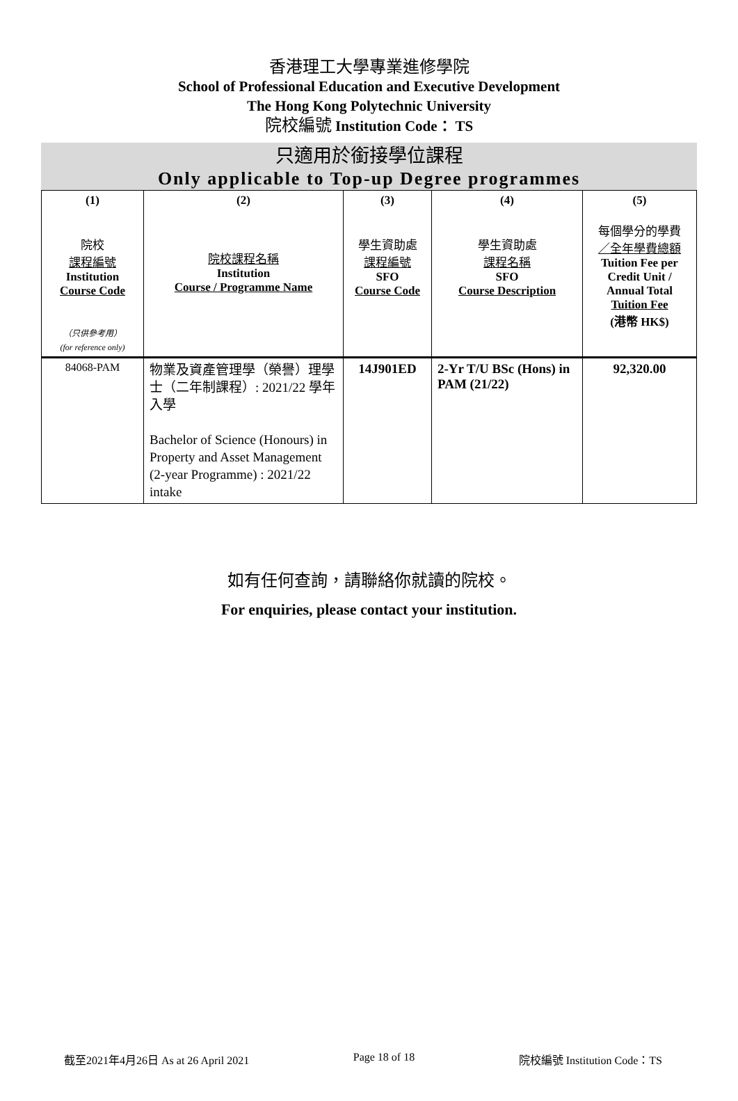香港理工大學專業進修學院
School of Professional Education and Executive Development
The Hong Kong Polytechnic University
院校編號 Institution Code： TS
只適用於銜接學位課程
Only applicable to Top-up Degree programmes
| (1) 院校 課程編號 Institution Course Code （只供參考用） (for reference only) | (2) 院校課程名稱 Institution Course / Programme Name | (3) 學生資助處 課程編號 SFO Course Code | (4) 學生資助處 課程名稱 SFO Course Description | (5) 每個學分的學費 ／全年學費總額 Tuition Fee per Credit Unit / Annual Total Tuition Fee (港幣 HK$) |
| --- | --- | --- | --- | --- |
| 84068-PAM | 物業及資產管理學（榮譽）理學士（二年制課程）: 2021/22 學年入學 Bachelor of Science (Honours) in Property and Asset Management (2-year Programme) : 2021/22 intake | 14J901ED | 2-Yr T/U BSc (Hons) in PAM (21/22) | 92,320.00 |
如有任何查詢，請聯絡你就讀的院校。
For enquiries, please contact your institution.
截至2021年4月26日 As at 26 April 2021 Page 18 of 18 院校編號 Institution Code：TS